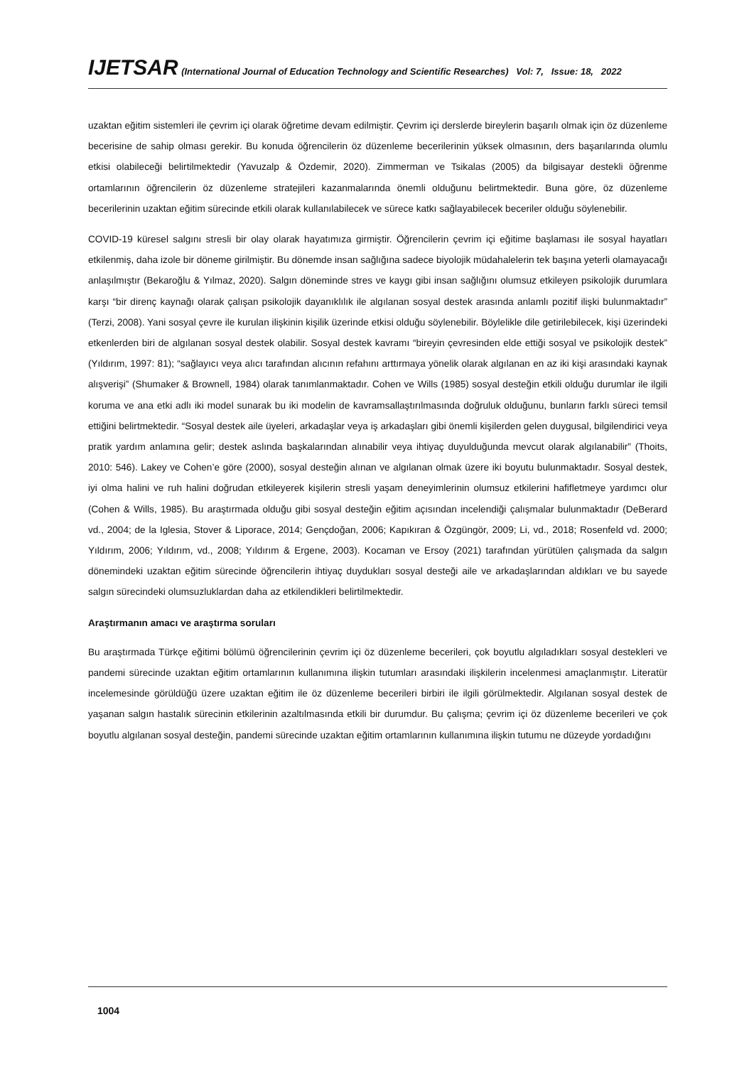IJETSAR (International Journal of Education Technology and Scientific Researches) Vol: 7, Issue: 18, 2022
uzaktan eğitim sistemleri ile çevrim içi olarak öğretime devam edilmiştir. Çevrim içi derslerde bireylerin başarılı olmak için öz düzenleme becerisine de sahip olması gerekir. Bu konuda öğrencilerin öz düzenleme becerilerinin yüksek olmasının, ders başarılarında olumlu etkisi olabileceği belirtilmektedir (Yavuzalp & Özdemir, 2020). Zimmerman ve Tsikalas (2005) da bilgisayar destekli öğrenme ortamlarının öğrencilerin öz düzenleme stratejileri kazanmalarında önemli olduğunu belirtmektedir. Buna göre, öz düzenleme becerilerinin uzaktan eğitim sürecinde etkili olarak kullanılabilecek ve sürece katkı sağlayabilecek beceriler olduğu söylenebilir.
COVID-19 küresel salgını stresli bir olay olarak hayatımıza girmiştir. Öğrencilerin çevrim içi eğitime başlaması ile sosyal hayatları etkilenmiş, daha izole bir döneme girilmiştir. Bu dönemde insan sağlığına sadece biyolojik müdahalelerin tek başına yeterli olamayacağı anlaşılmıştır (Bekaroğlu & Yılmaz, 2020). Salgın döneminde stres ve kaygı gibi insan sağlığını olumsuz etkileyen psikolojik durumlara karşı “bir direnç kaynağı olarak çalışan psikolojik dayanıklılık ile algılanan sosyal destek arasında anlamlı pozitif ilişki bulunmaktadır” (Terzi, 2008). Yani sosyal çevre ile kurulan ilişkinin kişilik üzerinde etkisi olduğu söylenebilir. Böylelikle dile getirilebilecek, kişi üzerindeki etkenlerden biri de algılanan sosyal destek olabilir. Sosyal destek kavramı “bireyin çevresinden elde ettiği sosyal ve psikolojik destek” (Yıldırım, 1997: 81); “sağlayıcı veya alıcı tarafından alıcının refahını arttırmaya yönelik olarak algılanan en az iki kişi arasındaki kaynak alışverişi” (Shumaker & Brownell, 1984) olarak tanımlanmaktadır. Cohen ve Wills (1985) sosyal desteğin etkili olduğu durumlar ile ilgili koruma ve ana etki adlı iki model sunarak bu iki modelin de kavramsallaştırılmasında doğruluk olduğunu, bunların farklı süreci temsil ettiğini belirtmektedir. “Sosyal destek aile üyeleri, arkadaşlar veya iş arkadaşları gibi önemli kişilerden gelen duygusal, bilgilendirici veya pratik yardım anlamına gelir; destek aslında başkalarından alınabilir veya ihtiyaç duyulduğunda mevcut olarak algılanabilir” (Thoits, 2010: 546). Lakey ve Cohen’e göre (2000), sosyal desteğin alınan ve algılanan olmak üzere iki boyutu bulunmaktadır. Sosyal destek, iyi olma halini ve ruh halini doğrudan etkileyerek kişilerin stresli yaşam deneyimlerinin olumsuz etkilerini hafifletmeye yardımcı olur (Cohen & Wills, 1985). Bu araştırmada olduğu gibi sosyal desteğin eğitim açısından incelendiği çalışmalar bulunmaktadır (DeBerard vd., 2004; de la Iglesia, Stover & Liporace, 2014; Gençdoğan, 2006; Kapıkıran & Özgüngör, 2009; Li, vd., 2018; Rosenfeld vd. 2000; Yıldırım, 2006; Yıldırım, vd., 2008; Yıldırım & Ergene, 2003). Kocaman ve Ersoy (2021) tarafından yürütülen çalışmada da salgın dönemindeki uzaktan eğitim sürecinde öğrencilerin ihtiyaç duydukları sosyal desteği aile ve arkadaşlarından aldıkları ve bu sayede salgın sürecindeki olumsuzluklardan daha az etkilendikleri belirtilmektedir.
Araştırmanın amacı ve araştırma soruları
Bu araştırmada Türkçe eğitimi bölümü öğrencilerinin çevrim içi öz düzenleme becerileri, çok boyutlu algıladıkları sosyal destekleri ve pandemi sürecinde uzaktan eğitim ortamlarının kullanımına ilişkin tutumları arasındaki ilişkilerin incelenmesi amaçlanmıştır. Literatür incelemesinde görüldüğü üzere uzaktan eğitim ile öz düzenleme becerileri birbiri ile ilgili görülmektedir. Algılanan sosyal destek de yaşanan salgın hastalık sürecinin etkilerinin azaltılmasında etkili bir durumdur. Bu çalışma; çevrim içi öz düzenleme becerileri ve çok boyutlu algılanan sosyal desteğin, pandemi sürecinde uzaktan eğitim ortamlarının kullanımına ilişkin tutumu ne düzeyde yordadığını
1004